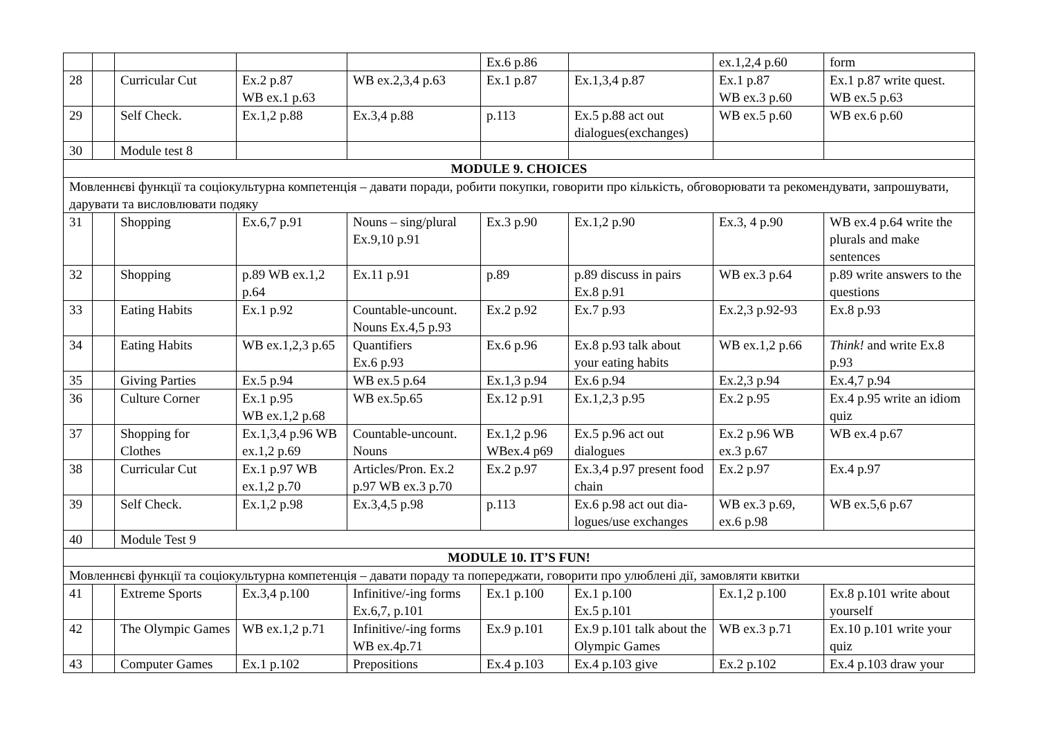| | | | | | Ex.6 p.86 | | ex.1,2,4 p.60 | form |
| 28 | | Curricular Cut | Ex.2 p.87 WB ex.1 p.63 | WB ex.2,3,4 p.63 | Ex.1 p.87 | Ex.1,3,4 p.87 | Ex.1 p.87 WB ex.3 p.60 | Ex.1 p.87 write quest. WB ex.5 p.63 |
| 29 | | Self Check. | Ex.1,2 p.88 | Ex.3,4 p.88 | p.113 | Ex.5 p.88 act out dialogues(exchanges) | WB ex.5 p.60 | WB ex.6 p.60 |
| 30 | | Module test 8 | | | | | | |
| MODULE 9. CHOICES | | | | | | | | |
| Мовленнєві функції та соціокультурна компетенція – давати поради, робити покупки, говорити про кількість, обговорювати та рекомендувати, запрошувати, дарувати та висловлювати подяку | | | | | | | | |
| 31 | | Shopping | Ex.6,7 p.91 | Nouns – sing/plural Ex.9,10 p.91 | Ex.3 p.90 | Ex.1,2 p.90 | Ex.3, 4 p.90 | WB ex.4 p.64 write the plurals and make sentences |
| 32 | | Shopping | p.89 WB ex.1,2 p.64 | Ex.11 p.91 | p.89 | p.89 discuss in pairs Ex.8 p.91 | WB ex.3 p.64 | p.89 write answers to the questions |
| 33 | | Eating Habits | Ex.1 p.92 | Countable-uncount. Nouns Ex.4,5 p.93 | Ex.2 p.92 | Ex.7 p.93 | Ex.2,3 p.92-93 | Ex.8 p.93 |
| 34 | | Eating Habits | WB ex.1,2,3 p.65 | Quantifiers Ex.6 p.93 | Ex.6 p.96 | Ex.8 p.93 talk about your eating habits | WB ex.1,2 p.66 | Think! and write Ex.8 p.93 |
| 35 | | Giving Parties | Ex.5 p.94 | WB ex.5 p.64 | Ex.1,3 p.94 | Ex.6 p.94 | Ex.2,3 p.94 | Ex.4,7 p.94 |
| 36 | | Culture Corner | Ex.1 p.95 WB ex.1,2 p.68 | WB ex.5p.65 | Ex.12 p.91 | Ex.1,2,3 p.95 | Ex.2 p.95 | Ex.4 p.95 write an idiom quiz |
| 37 | | Shopping for Clothes | Ex.1,3,4 p.96 WB ex.1,2 p.69 | Countable-uncount. Nouns | Ex.1,2 p.96 WBex.4 p69 | Ex.5 p.96 act out dialogues | Ex.2 p.96 WB ex.3 p.67 | WB ex.4 p.67 |
| 38 | | Curricular Cut | Ex.1 p.97 WB ex.1,2 p.70 | Articles/Pron. Ex.2 p.97 WB ex.3 p.70 | Ex.2 p.97 | Ex.3,4 p.97 present food chain | Ex.2 p.97 | Ex.4 p.97 |
| 39 | | Self Check. | Ex.1,2 p.98 | Ex.3,4,5 p.98 | p.113 | Ex.6 p.98 act out dia-logues/use exchanges | WB ex.3 p.69, ex.6 p.98 | WB ex.5,6 p.67 |
| 40 | | Module Test 9 | | | | | | |
| MODULE 10. IT’S FUN! | | | | | | | | |
| Мовленнєві функції та соціокультурна компетенція – давати пораду та попереджати, говорити про улюблені дії, замовляти квитки | | | | | | | | |
| 41 | | Extreme Sports | Ex.3,4 p.100 | Infinitive/-ing forms Ex.6,7, p.101 | Ex.1 p.100 | Ex.1 p.100 Ex.5 p.101 | Ex.1,2 p.100 | Ex.8 p.101 write about yourself |
| 42 | | The Olympic Games | WB ex.1,2 p.71 | Infinitive/-ing forms WB ex.4p.71 | Ex.9 p.101 | Ex.9 p.101 talk about the Olympic Games | WB ex.3 p.71 | Ex.10 p.101 write your quiz |
| 43 | | Computer Games | Ex.1 p.102 | Prepositions | Ex.4 p.103 | Ex.4 p.103 give | Ex.2 p.102 | Ex.4 p.103 draw your |